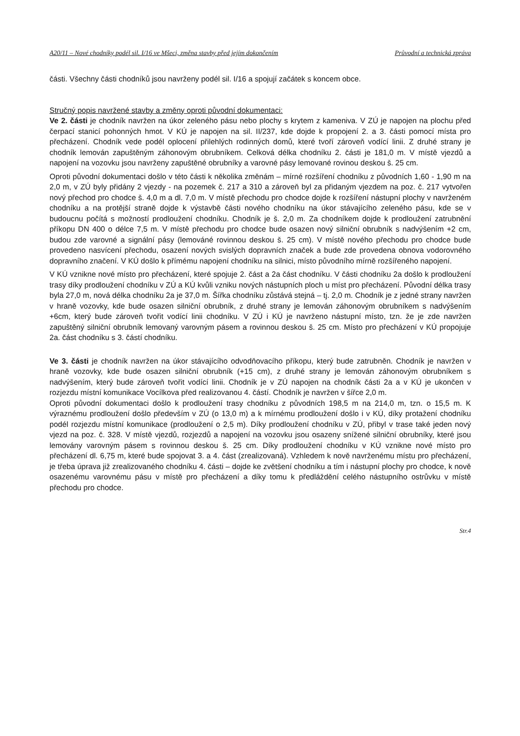A20/11 – Nové chodníky podél sil. I/16 ve Mšeci, změna stavby před jejím dokončením Průvodní a technická zpráva
části. Všechny části chodníků jsou navrženy podél sil. I/16 a spojují začátek s koncem obce.
Stručný popis navržené stavby a změny oproti původní dokumentaci:
Ve 2. části je chodník navržen na úkor zeleného pásu nebo plochy s krytem z kameniva. V ZÚ je napojen na plochu před čerpací stanicí pohonných hmot. V KÚ je napojen na sil. II/237, kde dojde k propojení 2. a 3. části pomocí místa pro přecházení. Chodník vede podél oplocení přilehlých rodinných domů, které tvoří zároveň vodící linii. Z druhé strany je chodník lemován zapuštěným záhonovým obrubníkem. Celková délka chodníku 2. části je 181,0 m. V místě vjezdů a napojení na vozovku jsou navrženy zapuštěné obrubníky a varovné pásy lemované rovinou deskou š. 25 cm.
Oproti původní dokumentaci došlo v této části k několika změnám – mírné rozšíření chodníku z původních 1,60 - 1,90 m na 2,0 m, v ZÚ byly přidány 2 vjezdy - na pozemek č. 217 a 310 a zároveň byl za přidaným vjezdem na poz. č. 217 vytvořen nový přechod pro chodce š. 4,0 m a dl. 7,0 m. V místě přechodu pro chodce dojde k rozšíření nástupní plochy v navrženém chodníku a na protější straně dojde k výstavbě části nového chodníku na úkor stávajícího zeleného pásu, kde se v budoucnu počítá s možností prodloužení chodníku. Chodník je š. 2,0 m. Za chodníkem dojde k prodloužení zatrubnění příkopu DN 400 o délce 7,5 m. V místě přechodu pro chodce bude osazen nový silniční obrubník s nadvýšením +2 cm, budou zde varovné a signální pásy (lemováné rovinnou deskou š. 25 cm). V místě nového přechodu pro chodce bude provedeno nasvícení přechodu, osazení nových svislých dopravních značek a bude zde provedena obnova vodorovného dopravního značení. V KÚ došlo k přímému napojení chodníku na silnici, místo původního mírně rozšířeného napojení.
V KÚ vznikne nové místo pro přecházení, které spojuje 2. část a 2a část chodníku. V části chodníku 2a došlo k prodloužení trasy díky prodloužení chodníku v ZÚ a KÚ kvůli vzniku nových nástupních ploch u míst pro přecházení. Původní délka trasy byla 27,0 m, nová délka chodníku 2a je 37,0 m. Šířka chodníku zůstává stejná – tj. 2,0 m. Chodník je z jedné strany navržen v hraně vozovky, kde bude osazen silniční obrubník, z druhé strany je lemován záhonovým obrubníkem s nadvýšením +6cm, který bude zároveň tvořit vodící linii chodníku. V ZÚ i KÚ je navrženo nástupní místo, tzn. že je zde navržen zapuštěný silniční obrubník lemovaný varovným pásem a rovinnou deskou š. 25 cm. Místo pro přecházení v KÚ propojuje 2a. část chodníku s 3. částí chodníku.
Ve 3. části je chodník navržen na úkor stávajícího odvodňovacího příkopu, který bude zatrubněn. Chodník je navržen v hraně vozovky, kde bude osazen silniční obrubník (+15 cm), z druhé strany je lemován záhonovým obrubníkem s nadvýšením, který bude zároveň tvořit vodící linii. Chodník je v ZÚ napojen na chodník části 2a a v KÚ je ukončen v rozjezdu místní komunikace Vocílkova před realizovanou 4. částí. Chodník je navržen v šířce 2,0 m.
Oproti původní dokumentaci došlo k prodloužení trasy chodníku z původních 198,5 m na 214,0 m, tzn. o 15,5 m. K výraznému prodloužení došlo především v ZÚ (o 13,0 m) a k mírnému prodloužení došlo i v KÚ, díky protažení chodníku podél rozjezdu místní komunikace (prodloužení o 2,5 m). Díky prodloužení chodníku v ZÚ, přibyl v trase také jeden nový vjezd na poz. č. 328. V místě vjezdů, rozjezdů a napojení na vozovku jsou osazeny snížené silniční obrubníky, které jsou lemovány varovným pásem s rovinnou deskou š. 25 cm. Díky prodloužení chodníku v KÚ vznikne nové místo pro přecházení dl. 6,75 m, které bude spojovat 3. a 4. část (zrealizovaná). Vzhledem k nově navrženému místu pro přecházení, je třeba úprava již zrealizovaného chodníku 4. části – dojde ke zvětšení chodníku a tím i nástupní plochy pro chodce, k nově osazenému varovnému pásu v místě pro přecházení a díky tomu k předláždění celého nástupního ostrůvku v místě přechodu pro chodce.
Str.4